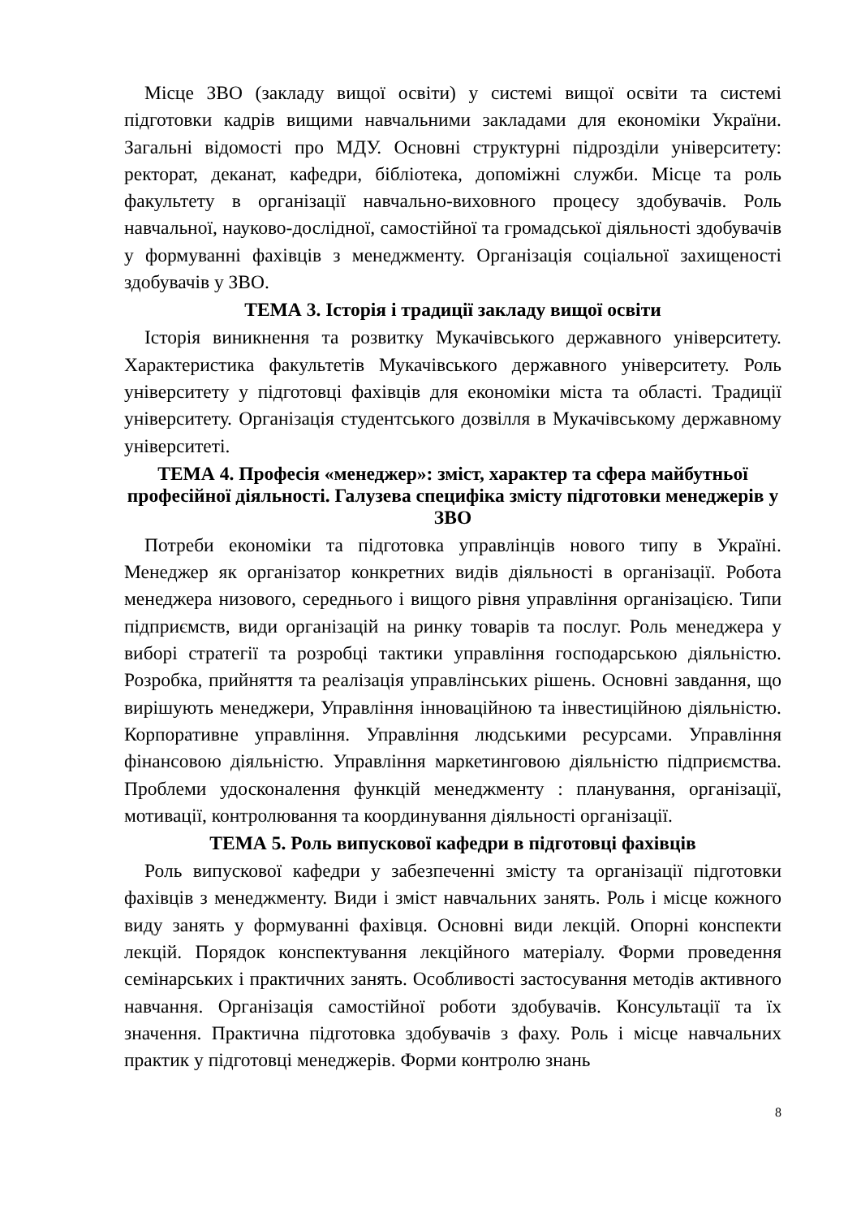Місце ЗВО (закладу вищої освіти) у системі вищої освіти та системі підготовки кадрів вищими навчальними закладами для економіки України. Загальні відомості про МДУ. Основні структурні підрозділи університету: ректорат, деканат, кафедри, бібліотека, допоміжні служби. Місце та роль факультету в організації навчально-виховного процесу здобувачів. Роль навчальної, науково-дослідної, самостійної та громадської діяльності здобувачів у формуванні фахівців з менеджменту. Організація соціальної захищеності здобувачів у ЗВО.
ТЕМА 3. Історія і традиції закладу вищої освіти
Історія виникнення та розвитку Мукачівського державного університету. Характеристика факультетів Мукачівського державного університету. Роль університету у підготовці фахівців для економіки міста та області. Традиції університету. Організація студентського дозвілля в Мукачівському державному університеті.
ТЕМА 4. Професія «менеджер»: зміст, характер та сфера майбутньої професійної діяльності. Галузева специфіка змісту підготовки менеджерів у ЗВО
Потреби економіки та підготовка управлінців нового типу в Україні. Менеджер як організатор конкретних видів діяльності в організації. Робота менеджера низового, середнього і вищого рівня управління організацією. Типи підприємств, види організацій на ринку товарів та послуг. Роль менеджера у виборі стратегії та розробці тактики управління господарською діяльністю. Розробка, прийняття та реалізація управлінських рішень. Основні завдання, що вирішують менеджери, Управління інноваційною та інвестиційною діяльністю. Корпоративне управління. Управління людськими ресурсами. Управління фінансовою діяльністю. Управління маркетинговою діяльністю підприємства. Проблеми удосконалення функцій менеджменту : планування, організації, мотивації, контролювання та координування діяльності організації.
ТЕМА 5. Роль випускової кафедри в підготовці фахівців
Роль випускової кафедри у забезпеченні змісту та організації підготовки фахівців з менеджменту. Види і зміст навчальних занять. Роль і місце кожного виду занять у формуванні фахівця. Основні види лекцій. Опорні конспекти лекцій. Порядок конспектування лекційного матеріалу. Форми проведення семінарських і практичних занять. Особливості застосування методів активного навчання. Організація самостійної роботи здобувачів. Консультації та їх значення. Практична підготовка здобувачів з фаху. Роль і місце навчальних практик у підготовці менеджерів. Форми контролю знань
8